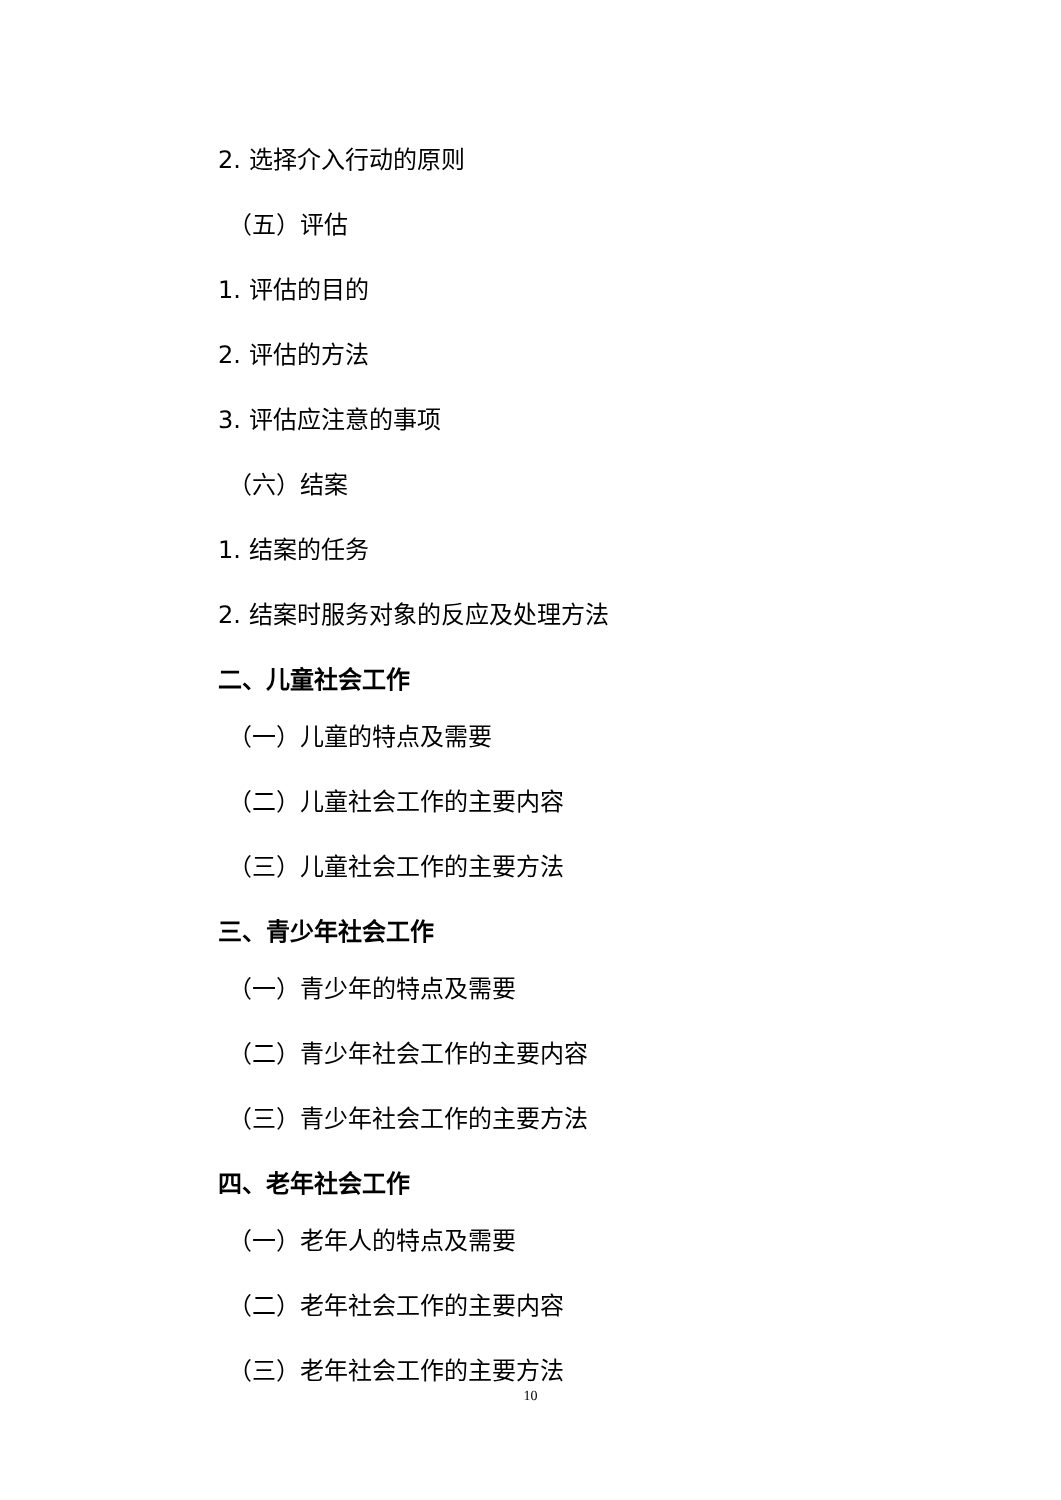2. 选择介入行动的原则
（五）评估
1. 评估的目的
2. 评估的方法
3. 评估应注意的事项
（六）结案
1. 结案的任务
2. 结案时服务对象的反应及处理方法
二、儿童社会工作
（一）儿童的特点及需要
（二）儿童社会工作的主要内容
（三）儿童社会工作的主要方法
三、青少年社会工作
（一）青少年的特点及需要
（二）青少年社会工作的主要内容
（三）青少年社会工作的主要方法
四、老年社会工作
（一）老年人的特点及需要
（二）老年社会工作的主要内容
（三）老年社会工作的主要方法
10